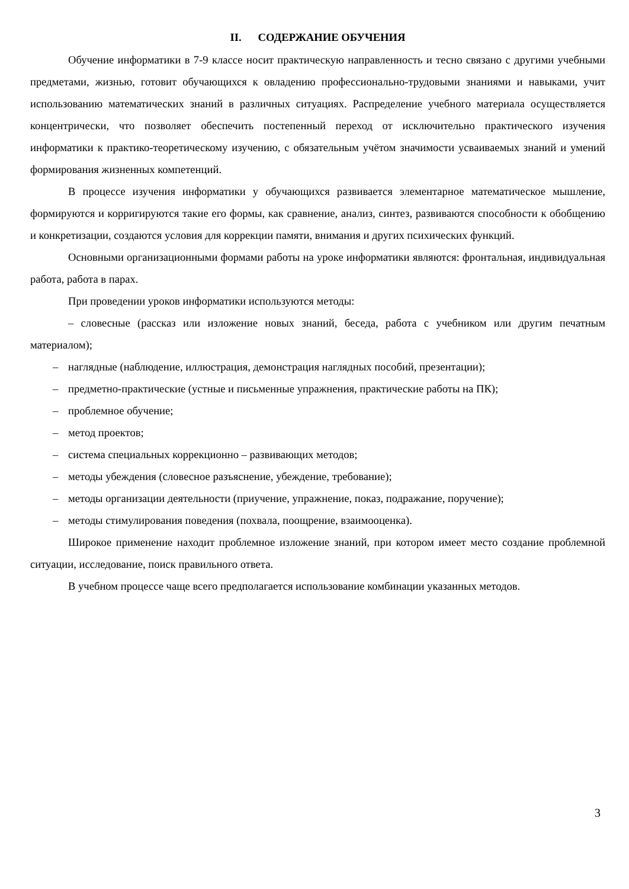II. СОДЕРЖАНИЕ ОБУЧЕНИЯ
Обучение информатики в 7-9 классе носит практическую направленность и тесно связано с другими учебными предметами, жизнью, готовит обучающихся к овладению профессионально-трудовыми знаниями и навыками, учит использованию математических знаний в различных ситуациях. Распределение учебного материала осуществляется концентрически, что позволяет обеспечить постепенный переход от исключительно практического изучения информатики к практико-теоретическому изучению, с обязательным учётом значимости усваиваемых знаний и умений формирования жизненных компетенций.
В процессе изучения информатики у обучающихся развивается элементарное математическое мышление, формируются и корригируются такие его формы, как сравнение, анализ, синтез, развиваются способности к обобщению и конкретизации, создаются условия для коррекции памяти, внимания и других психических функций.
Основными организационными формами работы на уроке информатики являются: фронтальная, индивидуальная работа, работа в парах.
При проведении уроков информатики используются методы:
– словесные (рассказ или изложение новых знаний, беседа, работа с учебником или другим печатным материалом);
– наглядные (наблюдение, иллюстрация, демонстрация наглядных пособий, презентации);
– предметно-практические (устные и письменные упражнения, практические работы на ПК);
– проблемное обучение;
– метод проектов;
– система специальных коррекционно – развивающих методов;
– методы убеждения (словесное разъяснение, убеждение, требование);
– методы организации деятельности (приучение, упражнение, показ, подражание, поручение);
– методы стимулирования поведения (похвала, поощрение, взаимооценка).
Широкое применение находит проблемное изложение знаний, при котором имеет место создание проблемной ситуации, исследование, поиск правильного ответа.
В учебном процессе чаще всего предполагается использование комбинации указанных методов.
3